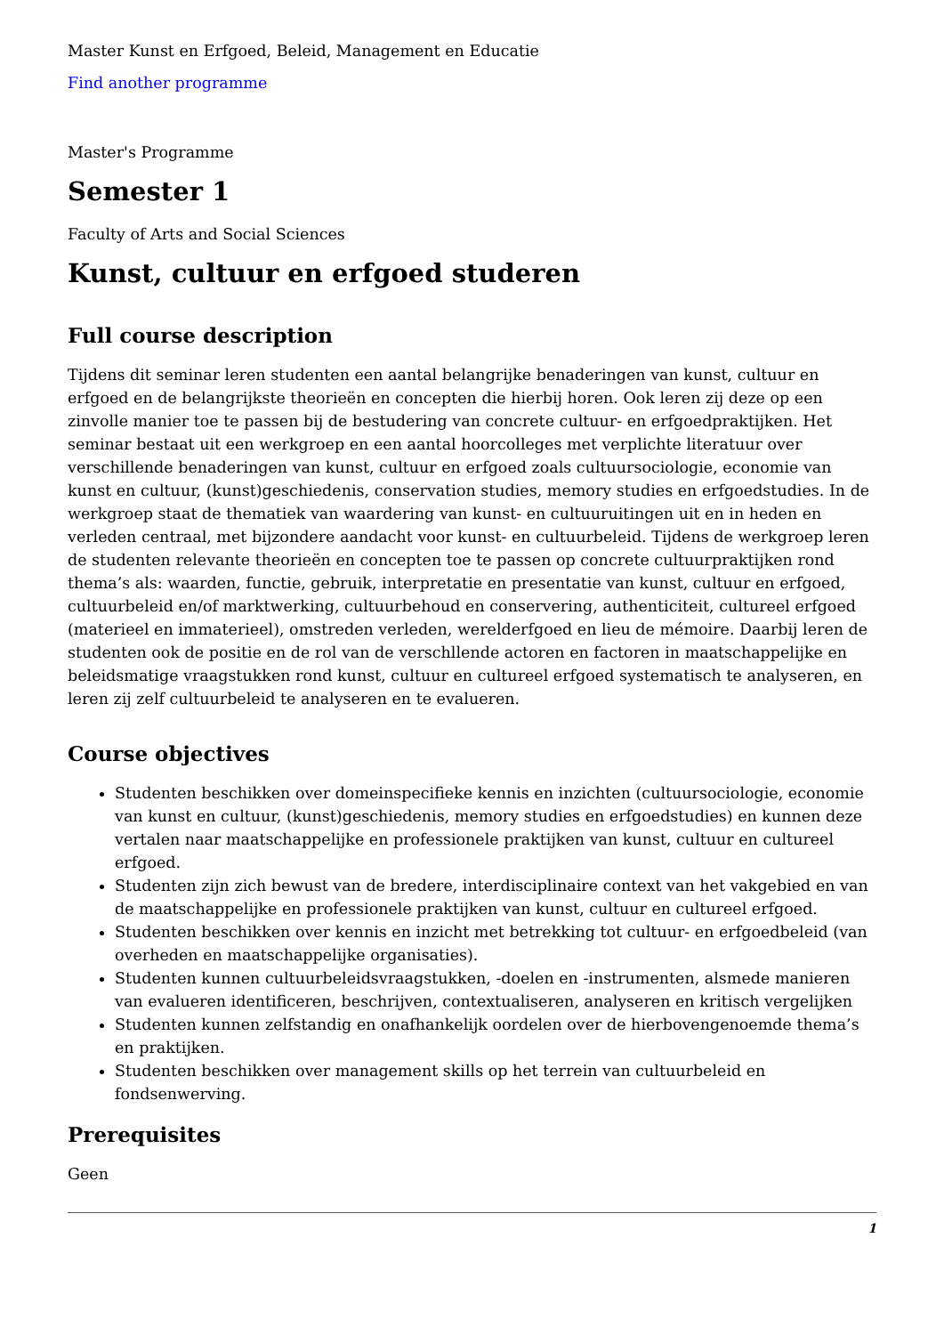Master Kunst en Erfgoed, Beleid, Management en Educatie
Find another programme
Master's Programme
Semester 1
Faculty of Arts and Social Sciences
Kunst, cultuur en erfgoed studeren
Full course description
Tijdens dit seminar leren studenten een aantal belangrijke benaderingen van kunst, cultuur en erfgoed en de belangrijkste theorieën en concepten die hierbij horen. Ook leren zij deze op een zinvolle manier toe te passen bij de bestudering van concrete cultuur- en erfgoedpraktijken. Het seminar bestaat uit een werkgroep en een aantal hoorcolleges met verplichte literatuur over verschillende benaderingen van kunst, cultuur en erfgoed zoals cultuursociologie, economie van kunst en cultuur, (kunst)geschiedenis, conservation studies, memory studies en erfgoedstudies. In de werkgroep staat de thematiek van waardering van kunst- en cultuuruitingen uit en in heden en verleden centraal, met bijzondere aandacht voor kunst- en cultuurbeleid. Tijdens de werkgroep leren de studenten relevante theorieën en concepten toe te passen op concrete cultuurpraktijken rond thema’s als: waarden, functie, gebruik, interpretatie en presentatie van kunst, cultuur en erfgoed, cultuurbeleid en/of marktwerking, cultuurbehoud en conservering, authenticiteit, cultureel erfgoed (materieel en immaterieel), omstreden verleden, werelderfgoed en lieu de mémoire. Daarbij leren de studenten ook de positie en de rol van de verschllende actoren en factoren in maatschappelijke en beleidsmatige vraagstukken rond kunst, cultuur en cultureel erfgoed systematisch te analyseren, en leren zij zelf cultuurbeleid te analyseren en te evalueren.
Course objectives
Studenten beschikken over domeinspecifieke kennis en inzichten (cultuursociologie, economie van kunst en cultuur, (kunst)geschiedenis, memory studies en erfgoedstudies) en kunnen deze vertalen naar maatschappelijke en professionele praktijken van kunst, cultuur en cultureel erfgoed.
Studenten zijn zich bewust van de bredere, interdisciplinaire context van het vakgebied en van de maatschappelijke en professionele praktijken van kunst, cultuur en cultureel erfgoed.
Studenten beschikken over kennis en inzicht met betrekking tot cultuur- en erfgoedbeleid (van overheden en maatschappelijke organisaties).
Studenten kunnen cultuurbeleidsvraagstukken, -doelen en -instrumenten, alsmede manieren van evalueren identificeren, beschrijven, contextualiseren, analyseren en kritisch vergelijken
Studenten kunnen zelfstandig en onafhankelijk oordelen over de hierbovengenoemde thema’s en praktijken.
Studenten beschikken over management skills op het terrein van cultuurbeleid en fondsenwerving.
Prerequisites
Geen
1